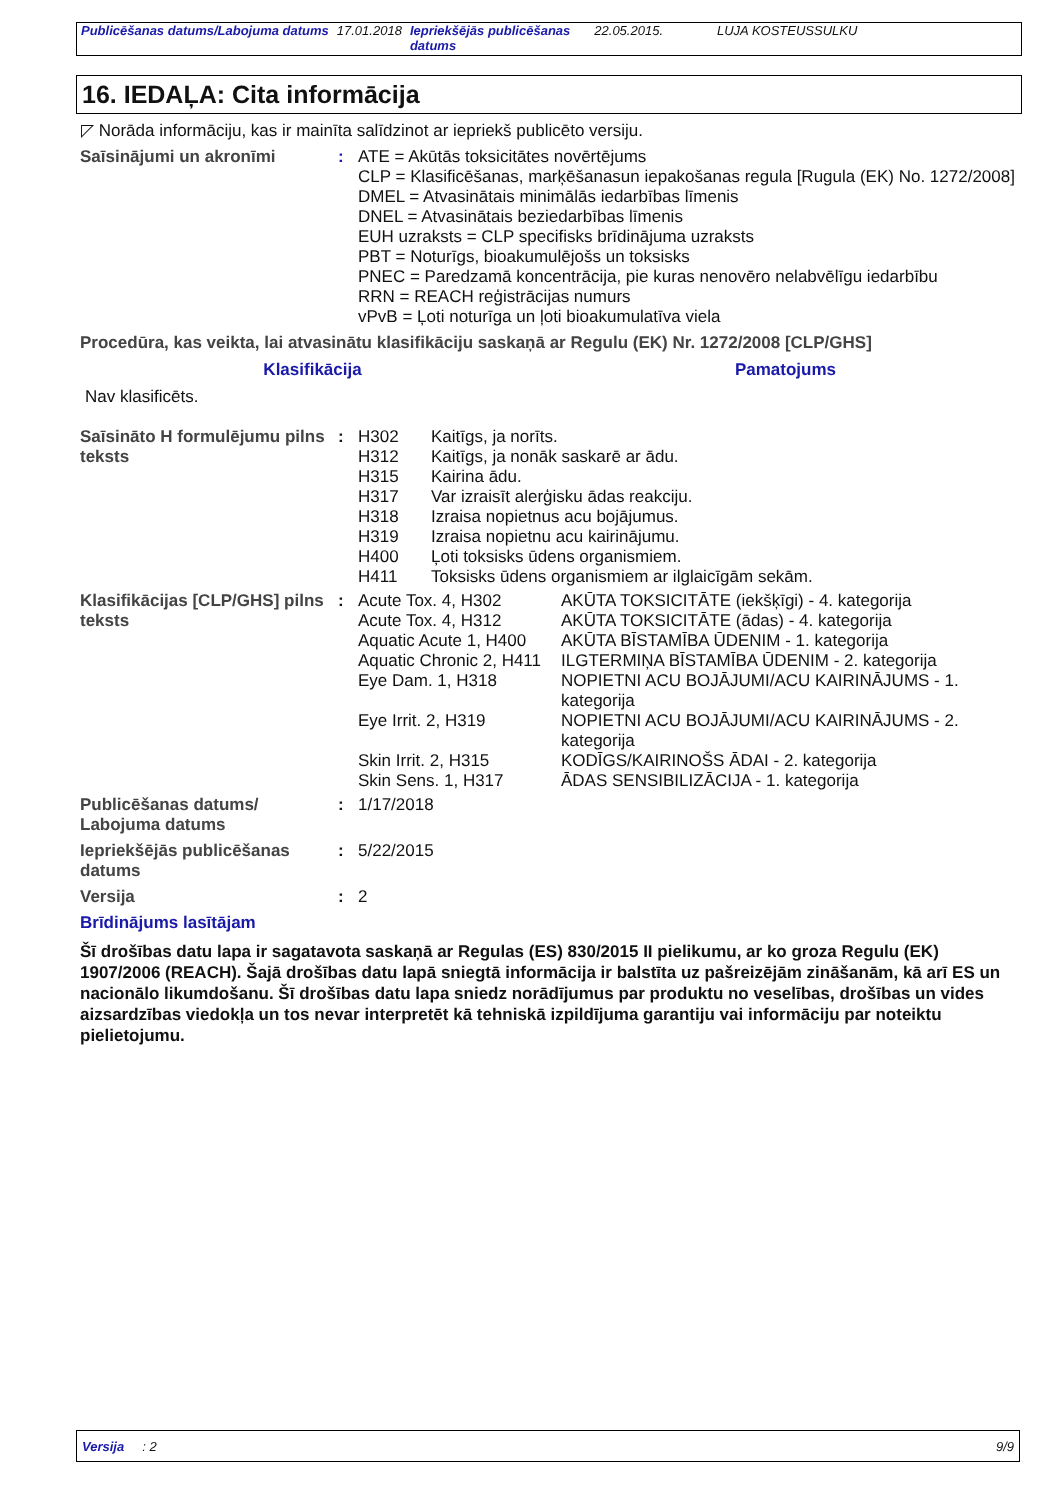| Publicēšanas datums/Labojuma datums | 17.01.2018 | Iepriekšējās publicēšanas datums | 22.05.2015. | LUJA KOSTEUSSULKU |
16. IEDAĻA: Cita informācija
◸ Norāda informāciju, kas ir mainīta salīdzinot ar iepriekš publicēto versiju.
| Saīsinājumi un akronīmi | : | ATE = Akūtās toksicitātes novērtējums CLP = Klasificēšanas, marķēšanasun iepakošanas regula [Rugula (EK) No. 1272/2008] DMEL = Atvasinātais minimālās iedarbības līmenis DNEL = Atvasinātais beziedarbības līmenis EUH uzraksts = CLP specifisks brīdinājuma uzraksts PBT = Noturīgs, bioakumulējošs un toksisks PNEC = Paredzamā koncentrācija, pie kuras nenovēro nelabvēlīgu iedarbību RRN = REACH reģistrācijas numurs vPvB = Ļoti noturīga un ļoti bioakumulatīva viela |
| Procedūra, kas veikta, lai atvasinātu klasifikāciju saskaņā ar Regulu (EK) Nr. 1272/2008 [CLP/GHS] | | |
| Klasifikācija | Pamatojums |
| --- | --- |
| Nav klasificēts. | |
| Saīsināto H formulējumu pilns teksts | : | H302 H312 H315 H317 H318 H319 H400 H411 | Kaitīgs, ja norīts. Kaitīgs, ja nonāk saskarē ar ādu. Kairina ādu. Var izraisīt alerģisku ādas reakciju. Izraisa nopietnus acu bojājumus. Izraisa nopietnu acu kairinājumu. Ļoti toksisks ūdens organismiem. Toksisks ūdens organismiem ar ilglaicīgām sekām. |
| Klasifikācijas [CLP/GHS] pilns teksts | : | Acute Tox. 4, H302 | AKŪTA TOKSICITĀTE (iekšķīgi) - 4. kategorija |
| | | Acute Tox. 4, H312 | AKŪTA TOKSICITĀTE (ādas) - 4. kategorija |
| | | Aquatic Acute 1, H400 | AKŪTA BĪSTAMĪBA ŪDENIM - 1. kategorija |
| | | Aquatic Chronic 2, H411 | ILGTERMIŅA BĪSTAMĪBA ŪDENIM - 2. kategorija |
| | | Eye Dam. 1, H318 | NOPIETNI ACU BOJĀJUMI/ACU KAIRINĀJUMS - 1. kategorija |
| | | Eye Irrit. 2, H319 | NOPIETNI ACU BOJĀJUMI/ACU KAIRINĀJUMS - 2. kategorija |
| | | Skin Irrit. 2, H315 | KODĪGS/KAIRINOŠS ĀDAI - 2. kategorija |
| | | Skin Sens. 1, H317 | ĀDAS SENSIBILIZĀCIJA - 1. kategorija |
| Publicēšanas datums/ Labojuma datums | : | 1/17/2018 |
| Iepriekšējās publicēšanas datums | : | 5/22/2015 |
| Versija | : | 2 |
Brīdinājums lasītājam
Šī drošības datu lapa ir sagatavota saskaņā ar Regulas (ES) 830/2015 II pielikumu, ar ko groza Regulu (EK) 1907/2006 (REACH). Šajā drošības datu lapā sniegtā informācija ir balstīta uz pašreizējām zināšanām, kā arī ES un nacionālo likumdošanu. Šī drošības datu lapa sniedz norādījumus par produktu no veselības, drošības un vides aizsardzības viedokļa un tos nevar interpretēt kā tehniskā izpildījuma garantiju vai informāciju par noteiktu pielietojumu.
Versija : 2 9/9